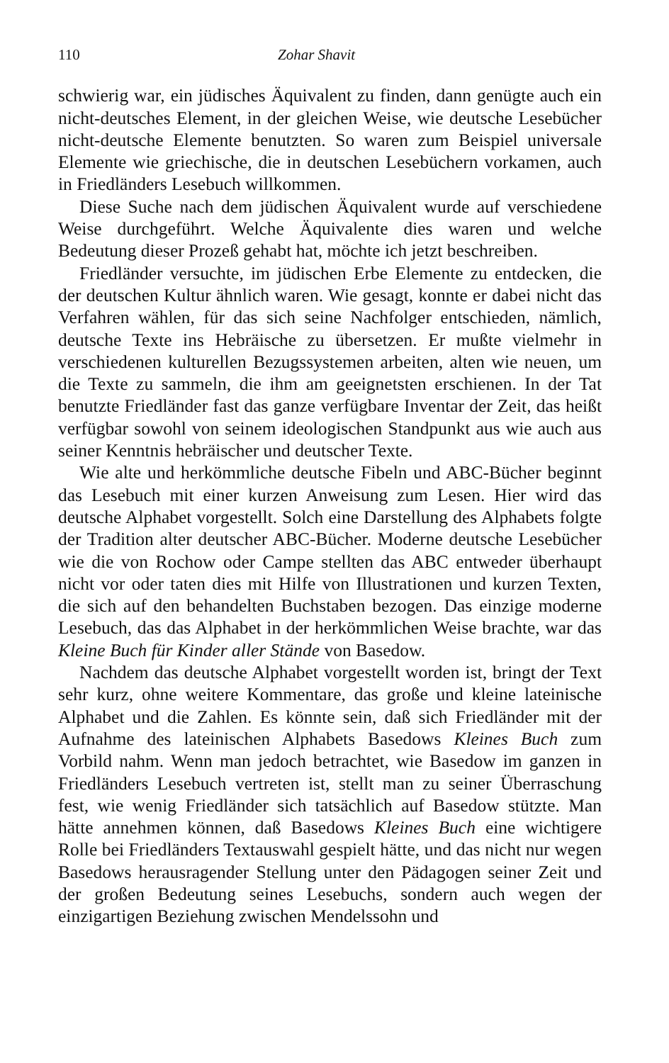110 Zohar Shavit
schwierig war, ein jüdisches Äquivalent zu finden, dann genügte auch ein nicht-deutsches Element, in der gleichen Weise, wie deutsche Lesebücher nicht-deutsche Elemente benutzten. So waren zum Beispiel universale Elemente wie griechische, die in deutschen Lesebüchern vorkamen, auch in Friedländers Lesebuch willkommen.
Diese Suche nach dem jüdischen Äquivalent wurde auf verschiedene Weise durchgeführt. Welche Äquivalente dies waren und welche Bedeutung dieser Prozeß gehabt hat, möchte ich jetzt beschreiben.
Friedländer versuchte, im jüdischen Erbe Elemente zu entdecken, die der deutschen Kultur ähnlich waren. Wie gesagt, konnte er dabei nicht das Verfahren wählen, für das sich seine Nachfolger entschieden, nämlich, deutsche Texte ins Hebräische zu übersetzen. Er mußte vielmehr in verschiedenen kulturellen Bezugssystemen arbeiten, alten wie neuen, um die Texte zu sammeln, die ihm am geeignetsten erschienen. In der Tat benutzte Friedländer fast das ganze verfügbare Inventar der Zeit, das heißt verfügbar sowohl von seinem ideologischen Standpunkt aus wie auch aus seiner Kenntnis hebräischer und deutscher Texte.
Wie alte und herkömmliche deutsche Fibeln und ABC-Bücher beginnt das Lesebuch mit einer kurzen Anweisung zum Lesen. Hier wird das deutsche Alphabet vorgestellt. Solch eine Darstellung des Alphabets folgte der Tradition alter deutscher ABC-Bücher. Moderne deutsche Lesebücher wie die von Rochow oder Campe stellten das ABC entweder überhaupt nicht vor oder taten dies mit Hilfe von Illustrationen und kurzen Texten, die sich auf den behandelten Buchstaben bezogen. Das einzige moderne Lesebuch, das das Alphabet in der herkömmlichen Weise brachte, war das Kleine Buch für Kinder aller Stände von Basedow.
Nachdem das deutsche Alphabet vorgestellt worden ist, bringt der Text sehr kurz, ohne weitere Kommentare, das große und kleine lateinische Alphabet und die Zahlen. Es könnte sein, daß sich Friedländer mit der Aufnahme des lateinischen Alphabets Basedows Kleines Buch zum Vorbild nahm. Wenn man jedoch betrachtet, wie Basedow im ganzen in Friedländers Lesebuch vertreten ist, stellt man zu seiner Überraschung fest, wie wenig Friedländer sich tatsächlich auf Basedow stützte. Man hätte annehmen können, daß Basedows Kleines Buch eine wichtigere Rolle bei Friedländers Textauswahl gespielt hätte, und das nicht nur wegen Basedows herausragender Stellung unter den Pädagogen seiner Zeit und der großen Bedeutung seines Lesebuchs, sondern auch wegen der einzigartigen Beziehung zwischen Mendelssohn und